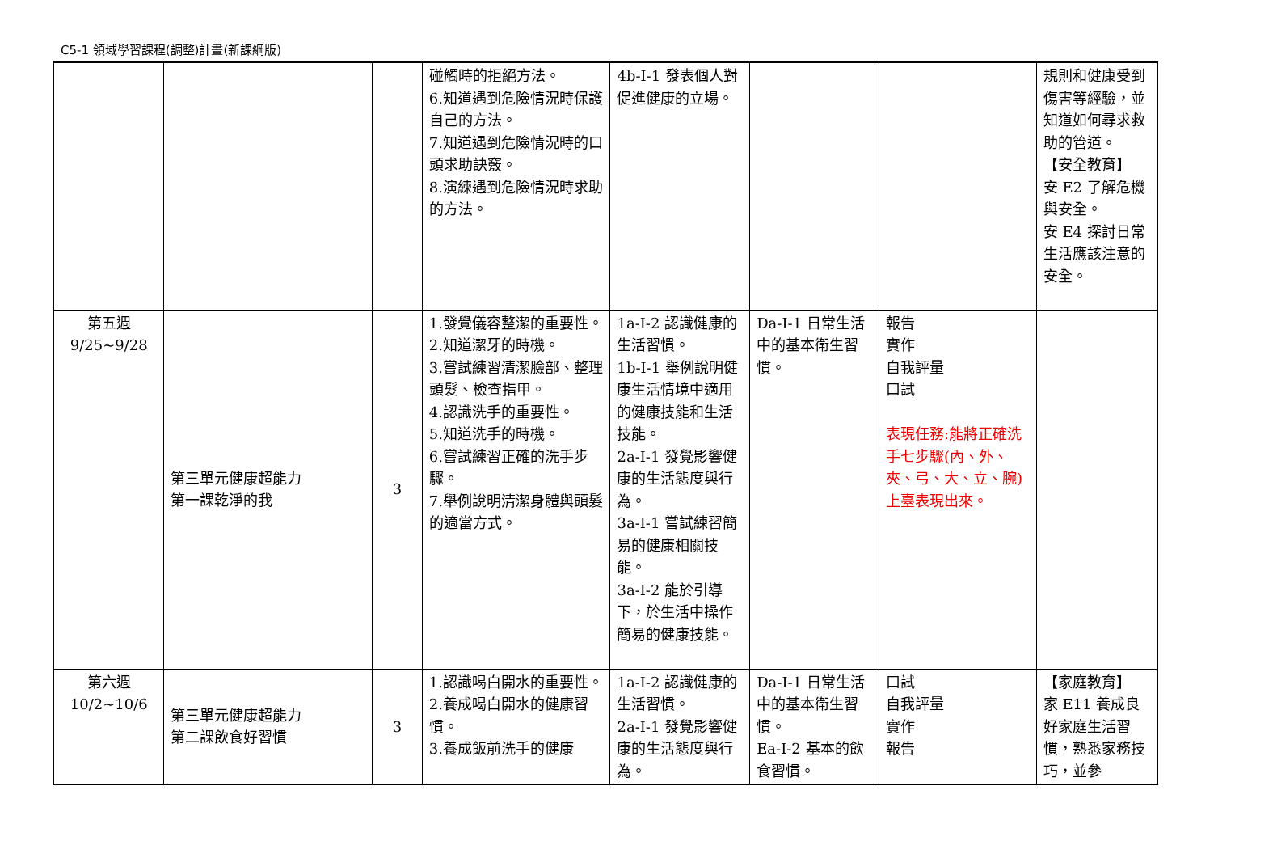C5-1 領域學習課程(調整)計畫(新課綱版)
| | | | 碰觸時的拒絕方法。 6.知道遇到危險情況時保護自己的方法。 7.知道遇到危險情況時的口頭求助訣竅。 8.演練遇到危險情況時求助的方法。 | 4b-I-1 發表個人對促進健康的立場。 | | | 規則和健康受到傷害等經驗，並知道如何尋求救助的管道。 【安全教育】 安 E2 了解危機與安全。 安 E4 探討日常生活應該注意的安全。 |
| 第五週 9/25~9/28 | 第三單元健康超能力 第一課乾淨的我 | 3 | 1.發覺儀容整潔的重要性。 2.知道潔牙的時機。 3.嘗試練習清潔臉部、整理頭髮、檢查指甲。 4.認識洗手的重要性。 5.知道洗手的時機。 6.嘗試練習正確的洗手步驟。 7.舉例說明清潔身體與頭髮的適當方式。 | 1a-I-2 認識健康的生活習慣。 1b-I-1 舉例說明健康生活情境中適用的健康技能和生活技能。 2a-I-1 發覺影響健康的生活態度與行為。 3a-I-1 嘗試練習簡易的健康相關技能。 3a-I-2 能於引導下，於生活中操作簡易的健康技能。 | Da-I-1 日常生活中的基本衛生習慣。 | 報告 實作 自我評量 口試 表現任務:能將正確洗手七步驟(內、外、夾、弓、大、立、腕)上臺表現出來。 | |
| 第六週 10/2~10/6 | 第三單元健康超能力 第二課飲食好習慣 | 3 | 1.認識喝白開水的重要性。 2.養成喝白開水的健康習慣。 3.養成飯前洗手的健康 | 1a-I-2 認識健康的生活習慣。 2a-I-1 發覺影響健康的生活態度與行為。 | Da-I-1 日常生活中的基本衛生習慣。 Ea-I-2 基本的飲食習慣。 | 口試 自我評量 實作 報告 | 【家庭教育】 家 E11 養成良好家庭生活習慣，熟悉家務技巧，並參 |